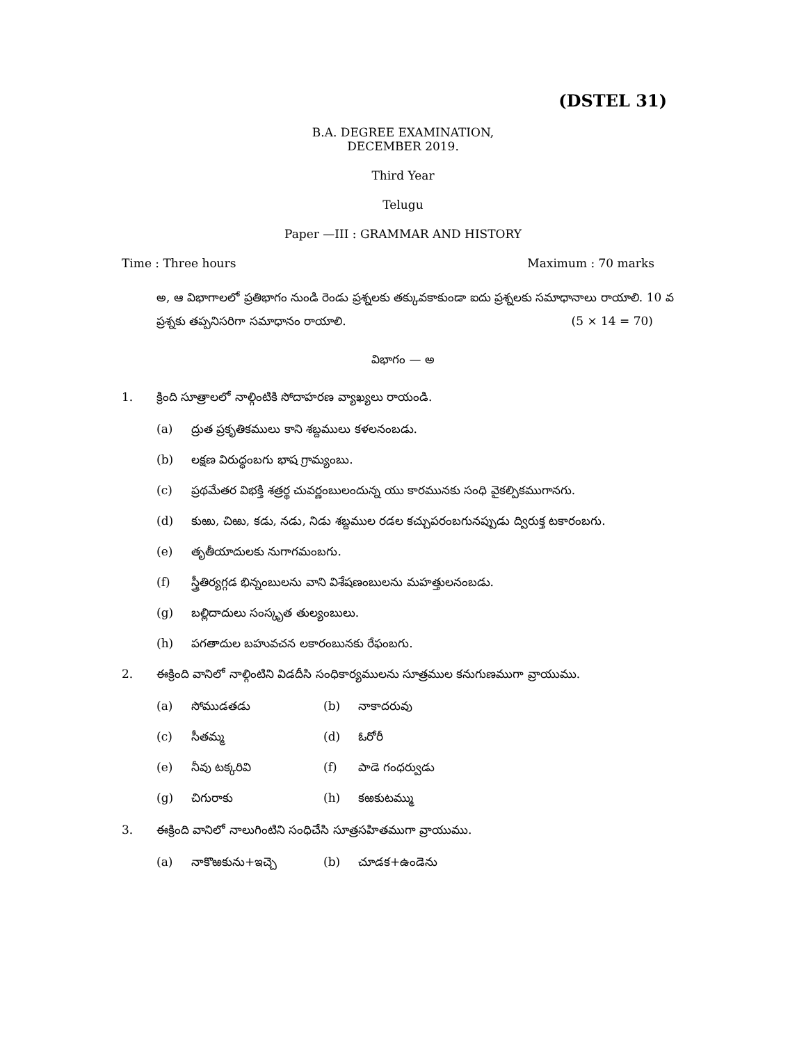(DSTEL 31)
B.A. DEGREE EXAMINATION,
DECEMBER 2019.
Third Year
Telugu
Paper —III : GRAMMAR AND HISTORY
Time : Three hours Maximum : 70 marks
అ, ఆ విభాగాలలో ప్రతిభాగం నుండి రెండు ప్రశ్నలకు తక్కువకాకుండా ఐదు ప్రశ్నలకు సమాధానాలు రాయాలి. 10 వ ప్రశ్నకు తప్పనిసరిగా సమాధానం రాయాలి. (5 × 14 = 70)
విభాగం — అ
1. క్రింది సూత్రాలలో నాల్గింటికి సోదాహరణ వ్యాఖ్యలు రాయండి.
(a) ద్రుత ప్రకృతికములు కాని శబ్దములు కళలనంబడు.
(b) లక్షణ విరుద్ధంబగు భాష గ్రామ్యంబు.
(c) ప్రథమేతర విభక్తి శత్రర్థ చువర్ణంబులందున్న యు కారమునకు సంధి వైకల్పికముగానగు.
(d) కుఱు, చిఱు, కడు, నడు, నిడు శబ్దముల రడల కచ్చుపరంబగునప్పుడు ద్విరుక్త టకారంబగు.
(e) తృతీయాదులకు నుగాగమంబగు.
(f) స్త్రీతిర్యగ్గడ భిన్నంబులను వాని విశేషణంబులను మహత్తులనంబడు.
(g) బల్లిదాదులు సంస్కృత తుల్యంబులు.
(h) పగతాదుల బహువచన లకారంబునకు రేఫంబగు.
2. ఈక్రింది వానిలో నాల్గింటిని విడదీసి సంధికార్యములను సూత్రముల కనుగుణముగా వ్రాయుము.
(a) సోముడతడు (b) నాకాదరువు (c) సీతమ్మ (d) ఓరోరీ (e) నీవు టక్కరివి (f) పాడె గంధర్వుడు (g) చిగురాకు (h) కఱకుటమ్ము
3. ఈక్రింది వానిలో నాలుగింటిని సంధిచేసి సూత్రసహితముగా వ్రాయుము.
(a) నాకొఱకును+ఇచ్చె (b) చూడక+ఉండెను